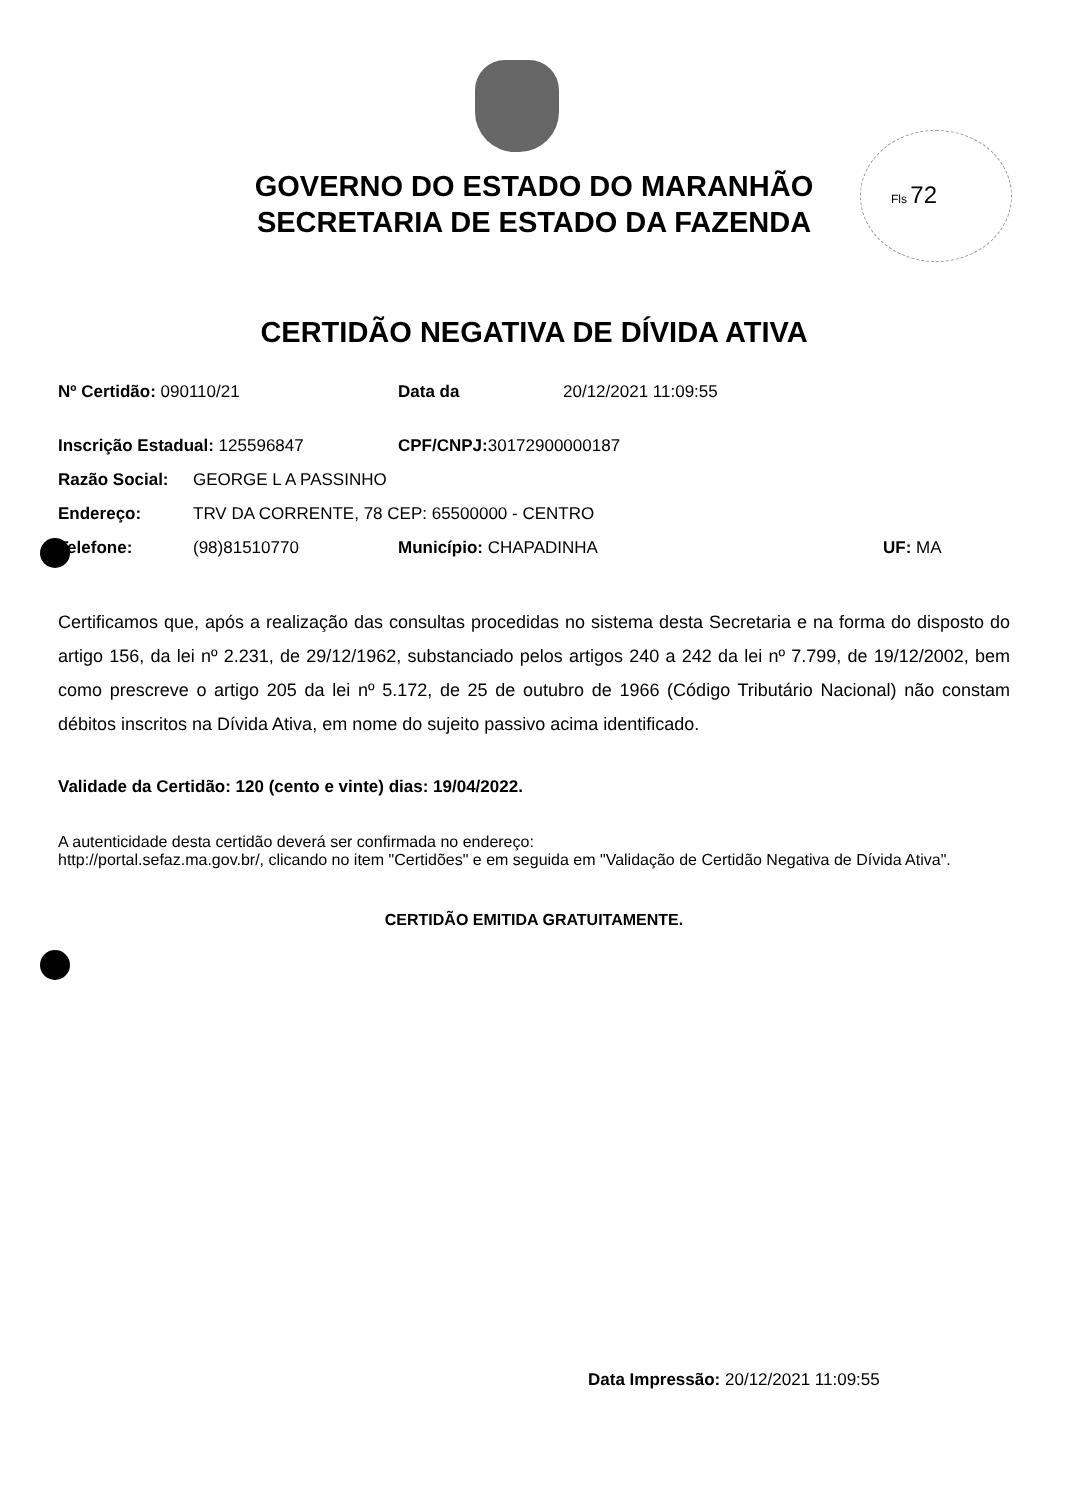Fls 72
GOVERNO DO ESTADO DO MARANHÃO
SECRETARIA DE ESTADO DA FAZENDA
CERTIDÃO NEGATIVA DE DÍVIDA ATIVA
Nº Certidão: 090110/21 Data da 20/12/2021 11:09:55
Inscrição Estadual: 125596847 CPF/CNPJ: 30172900000187
Razão Social: GEORGE L A PASSINHO
Endereço: TRV DA CORRENTE, 78 CEP: 65500000 - CENTRO
Telefone: (98)81510770 Município: CHAPADINHA UF: MA
Certificamos que, após a realização das consultas procedidas no sistema desta Secretaria e na forma do disposto do artigo 156, da lei nº 2.231, de 29/12/1962, substanciado pelos artigos 240 a 242 da lei nº 7.799, de 19/12/2002, bem como prescreve o artigo 205 da lei nº 5.172, de 25 de outubro de 1966 (Código Tributário Nacional) não constam débitos inscritos na Dívida Ativa, em nome do sujeito passivo acima identificado.
Validade da Certidão: 120 (cento e vinte) dias: 19/04/2022.
A autenticidade desta certidão deverá ser confirmada no endereço:
http://portal.sefaz.ma.gov.br/, clicando no item "Certidões" e em seguida em "Validação de Certidão Negativa de Dívida Ativa".
CERTIDÃO EMITIDA GRATUITAMENTE.
Data Impressão: 20/12/2021 11:09:55